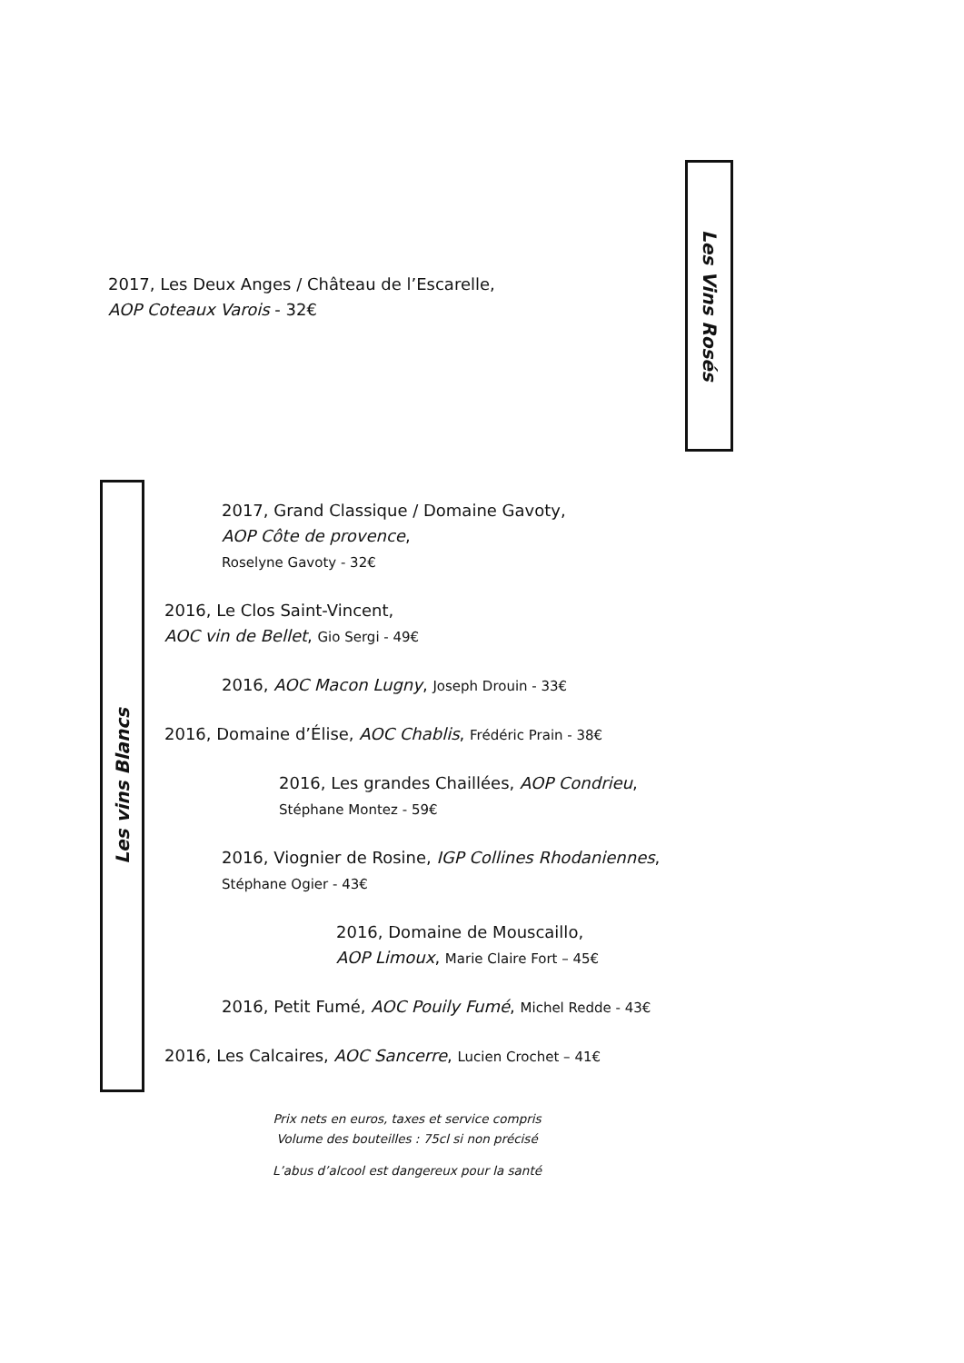Les Vins Rosés
2017, Les Deux Anges / Château de l’Escarelle,
AOP Coteaux Varois - 32€
Les vins Blancs
2017, Grand Classique / Domaine Gavoty,
AOP Côte de provence,
Roselyne Gavoty - 32€
2016, Le Clos Saint-Vincent,
AOC vin de Bellet, Gio Sergi - 49€
2016, AOC Macon Lugny, Joseph Drouin - 33€
2016, Domaine d’Élise, AOC Chablis, Frédéric Prain - 38€
2016, Les grandes Chaillées, AOP Condrieu,
Stéphane Montez - 59€
2016, Viognier de Rosine, IGP Collines Rhodaniennes,
Stéphane Ogier - 43€
2016, Domaine de Mouscaillo,
AOP Limoux, Marie Claire Fort – 45€
2016, Petit Fumé, AOC Pouily Fumé, Michel Redde - 43€
2016, Les Calcaires, AOC Sancerre, Lucien Crochet – 41€
Prix nets en euros, taxes et service compris
Volume des bouteilles : 75cl si non précisé
L’abus d’alcool est dangereux pour la santé